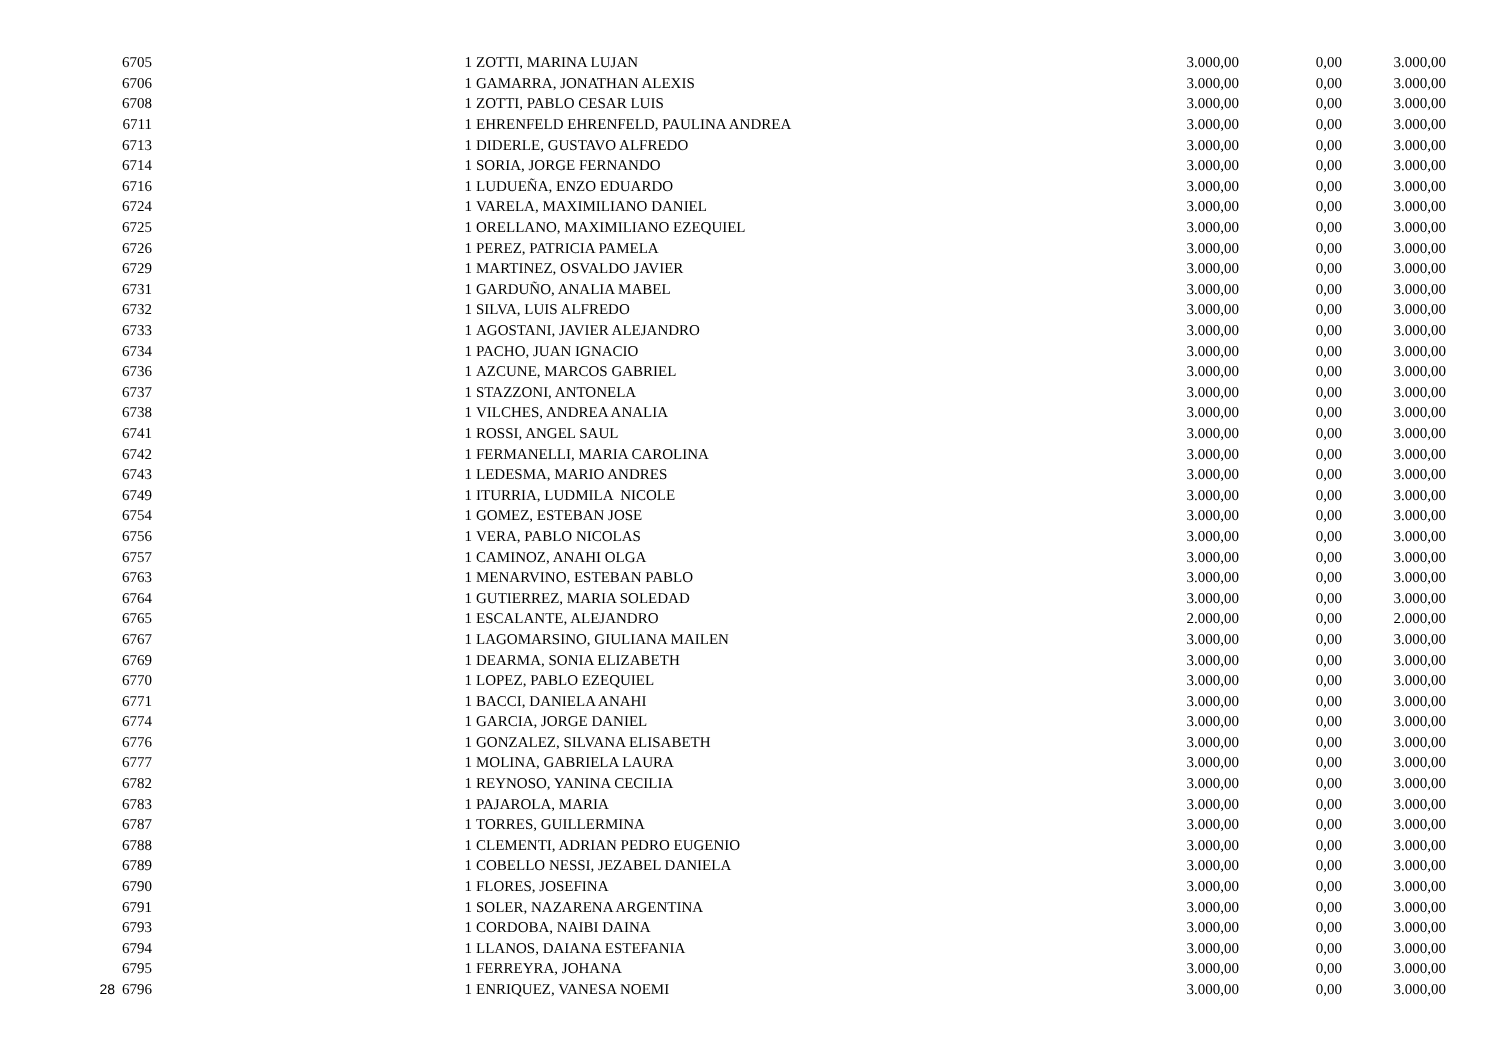| | 6705 | 1 | ZOTTI, MARINA LUJAN | 3.000,00 | 0,00 | 3.000,00 |
| | 6706 | 1 | GAMARRA, JONATHAN ALEXIS | 3.000,00 | 0,00 | 3.000,00 |
| | 6708 | 1 | ZOTTI, PABLO CESAR LUIS | 3.000,00 | 0,00 | 3.000,00 |
| | 6711 | 1 | EHRENFELD EHRENFELD, PAULINA ANDREA | 3.000,00 | 0,00 | 3.000,00 |
| | 6713 | 1 | DIDERLE, GUSTAVO ALFREDO | 3.000,00 | 0,00 | 3.000,00 |
| | 6714 | 1 | SORIA, JORGE FERNANDO | 3.000,00 | 0,00 | 3.000,00 |
| | 6716 | 1 | LUDUEÑA, ENZO EDUARDO | 3.000,00 | 0,00 | 3.000,00 |
| | 6724 | 1 | VARELA, MAXIMILIANO DANIEL | 3.000,00 | 0,00 | 3.000,00 |
| | 6725 | 1 | ORELLANO, MAXIMILIANO EZEQUIEL | 3.000,00 | 0,00 | 3.000,00 |
| | 6726 | 1 | PEREZ, PATRICIA PAMELA | 3.000,00 | 0,00 | 3.000,00 |
| | 6729 | 1 | MARTINEZ, OSVALDO JAVIER | 3.000,00 | 0,00 | 3.000,00 |
| | 6731 | 1 | GARDUÑO, ANALIA MABEL | 3.000,00 | 0,00 | 3.000,00 |
| | 6732 | 1 | SILVA, LUIS ALFREDO | 3.000,00 | 0,00 | 3.000,00 |
| | 6733 | 1 | AGOSTANI, JAVIER ALEJANDRO | 3.000,00 | 0,00 | 3.000,00 |
| | 6734 | 1 | PACHO, JUAN IGNACIO | 3.000,00 | 0,00 | 3.000,00 |
| | 6736 | 1 | AZCUNE, MARCOS GABRIEL | 3.000,00 | 0,00 | 3.000,00 |
| | 6737 | 1 | STAZZONI, ANTONELA | 3.000,00 | 0,00 | 3.000,00 |
| | 6738 | 1 | VILCHES, ANDREA ANALIA | 3.000,00 | 0,00 | 3.000,00 |
| | 6741 | 1 | ROSSI, ANGEL SAUL | 3.000,00 | 0,00 | 3.000,00 |
| | 6742 | 1 | FERMANELLI, MARIA CAROLINA | 3.000,00 | 0,00 | 3.000,00 |
| | 6743 | 1 | LEDESMA, MARIO ANDRES | 3.000,00 | 0,00 | 3.000,00 |
| | 6749 | 1 | ITURRIA, LUDMILA NICOLE | 3.000,00 | 0,00 | 3.000,00 |
| | 6754 | 1 | GOMEZ, ESTEBAN JOSE | 3.000,00 | 0,00 | 3.000,00 |
| | 6756 | 1 | VERA, PABLO NICOLAS | 3.000,00 | 0,00 | 3.000,00 |
| | 6757 | 1 | CAMINOZ, ANAHI OLGA | 3.000,00 | 0,00 | 3.000,00 |
| | 6763 | 1 | MENARVINO, ESTEBAN PABLO | 3.000,00 | 0,00 | 3.000,00 |
| | 6764 | 1 | GUTIERREZ, MARIA SOLEDAD | 3.000,00 | 0,00 | 3.000,00 |
| | 6765 | 1 | ESCALANTE, ALEJANDRO | 2.000,00 | 0,00 | 2.000,00 |
| | 6767 | 1 | LAGOMARSINO, GIULIANA MAILEN | 3.000,00 | 0,00 | 3.000,00 |
| | 6769 | 1 | DEARMA, SONIA ELIZABETH | 3.000,00 | 0,00 | 3.000,00 |
| | 6770 | 1 | LOPEZ, PABLO EZEQUIEL | 3.000,00 | 0,00 | 3.000,00 |
| | 6771 | 1 | BACCI, DANIELA ANAHI | 3.000,00 | 0,00 | 3.000,00 |
| | 6774 | 1 | GARCIA, JORGE DANIEL | 3.000,00 | 0,00 | 3.000,00 |
| | 6776 | 1 | GONZALEZ, SILVANA ELISABETH | 3.000,00 | 0,00 | 3.000,00 |
| | 6777 | 1 | MOLINA, GABRIELA LAURA | 3.000,00 | 0,00 | 3.000,00 |
| | 6782 | 1 | REYNOSO, YANINA CECILIA | 3.000,00 | 0,00 | 3.000,00 |
| | 6783 | 1 | PAJAROLA, MARIA | 3.000,00 | 0,00 | 3.000,00 |
| | 6787 | 1 | TORRES, GUILLERMINA | 3.000,00 | 0,00 | 3.000,00 |
| | 6788 | 1 | CLEMENTI, ADRIAN PEDRO EUGENIO | 3.000,00 | 0,00 | 3.000,00 |
| | 6789 | 1 | COBELLO NESSI, JEZABEL DANIELA | 3.000,00 | 0,00 | 3.000,00 |
| | 6790 | 1 | FLORES, JOSEFINA | 3.000,00 | 0,00 | 3.000,00 |
| | 6791 | 1 | SOLER, NAZARENA ARGENTINA | 3.000,00 | 0,00 | 3.000,00 |
| | 6793 | 1 | CORDOBA, NAIBI DAINA | 3.000,00 | 0,00 | 3.000,00 |
| | 6794 | 1 | LLANOS, DAIANA ESTEFANIA | 3.000,00 | 0,00 | 3.000,00 |
| | 6795 | 1 | FERREYRA, JOHANA | 3.000,00 | 0,00 | 3.000,00 |
| 28 | 6796 | 1 | ENRIQUEZ, VANESA NOEMI | 3.000,00 | 0,00 | 3.000,00 |